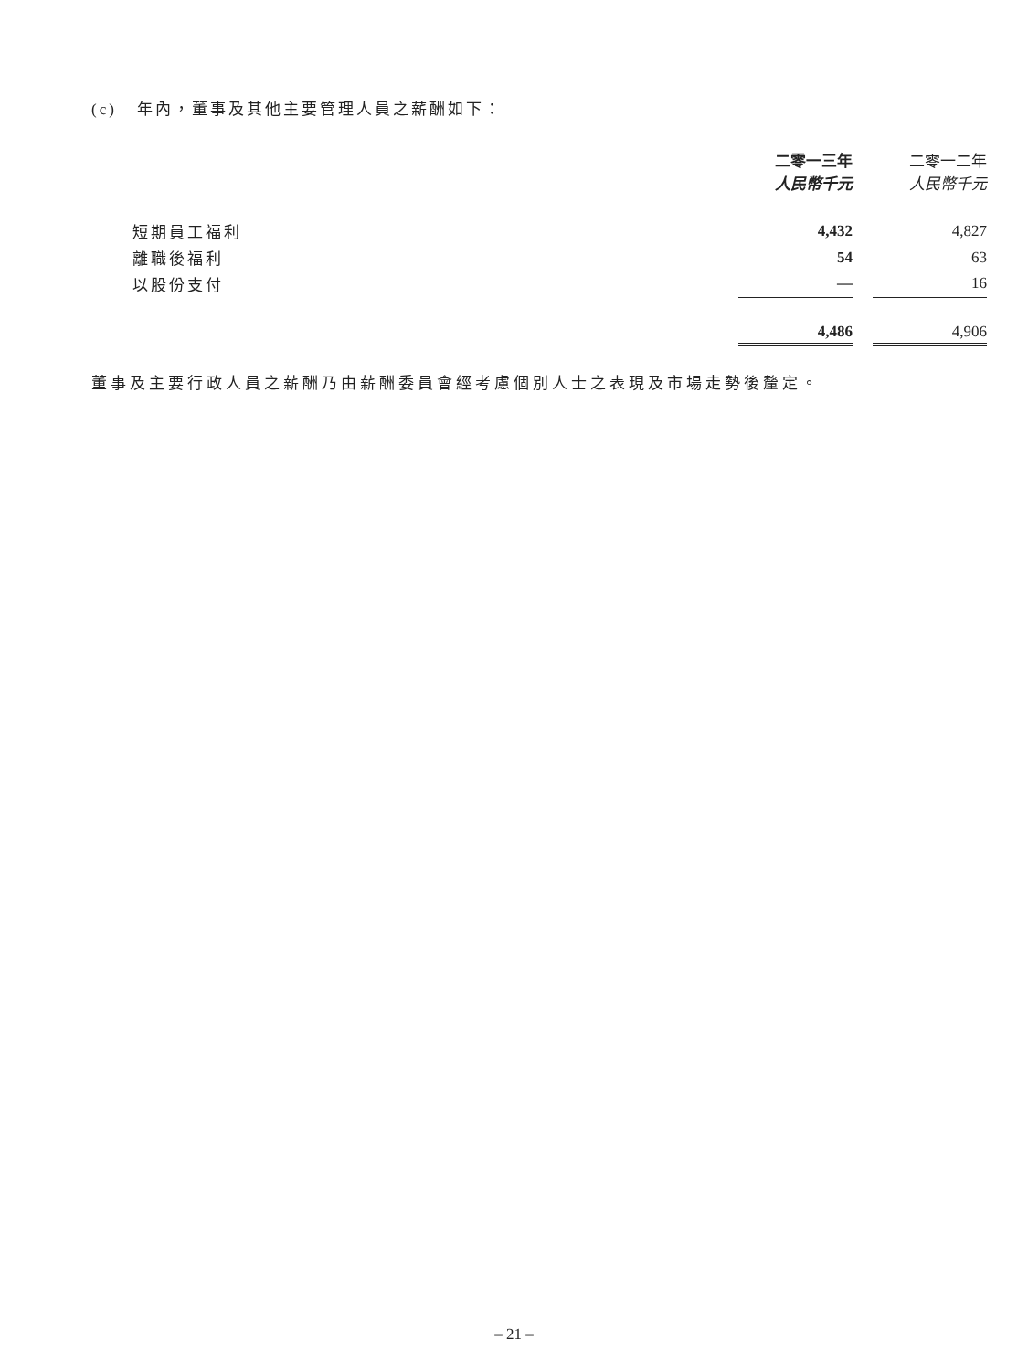(c) 年內，董事及其他主要管理人員之薪酬如下：
| | 二零一三年 人民幣千元 | | 二零一二年 人民幣千元 |
| --- | --- | --- | --- |
| 短期員工福利 | 4,432 | | 4,827 |
| 離職後福利 | 54 | | 63 |
| 以股份支付 | — | | 16 |
| | 4,486 | | 4,906 |
董事及主要行政人員之薪酬乃由薪酬委員會經考慮個別人士之表現及市場走勢後釐定。
– 21 –